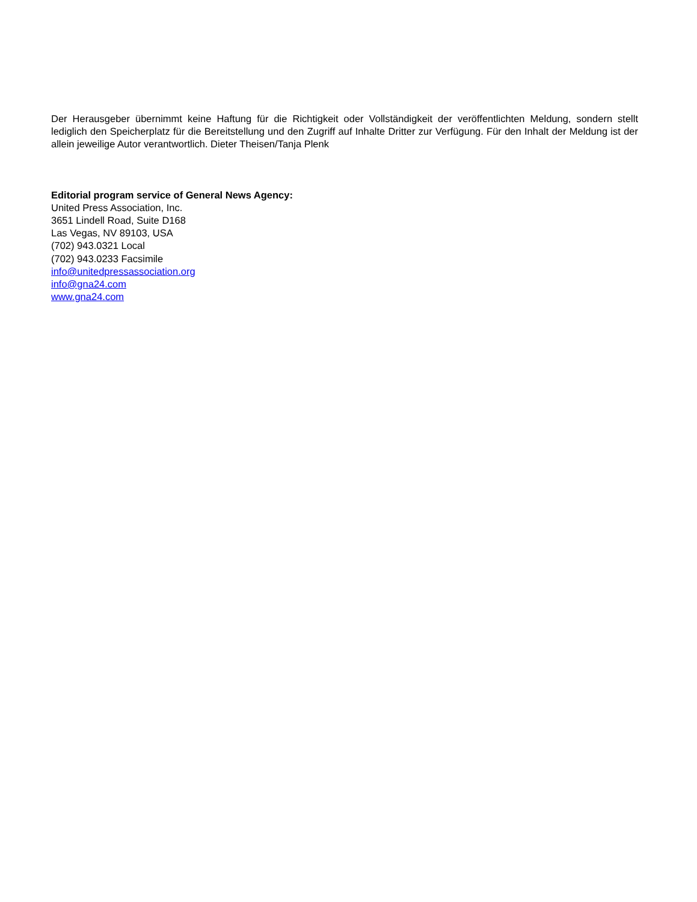Der Herausgeber übernimmt keine Haftung für die Richtigkeit oder Vollständigkeit der veröffentlichten Meldung, sondern stellt lediglich den Speicherplatz für die Bereitstellung und den Zugriff auf Inhalte Dritter zur Verfügung. Für den Inhalt der Meldung ist der allein jeweilige Autor verantwortlich. Dieter Theisen/Tanja Plenk
Editorial program service of General News Agency:
United Press Association, Inc.
3651 Lindell Road, Suite D168
Las Vegas, NV 89103, USA
(702) 943.0321 Local
(702) 943.0233 Facsimile
info@unitedpressassociation.org
info@gna24.com
www.gna24.com